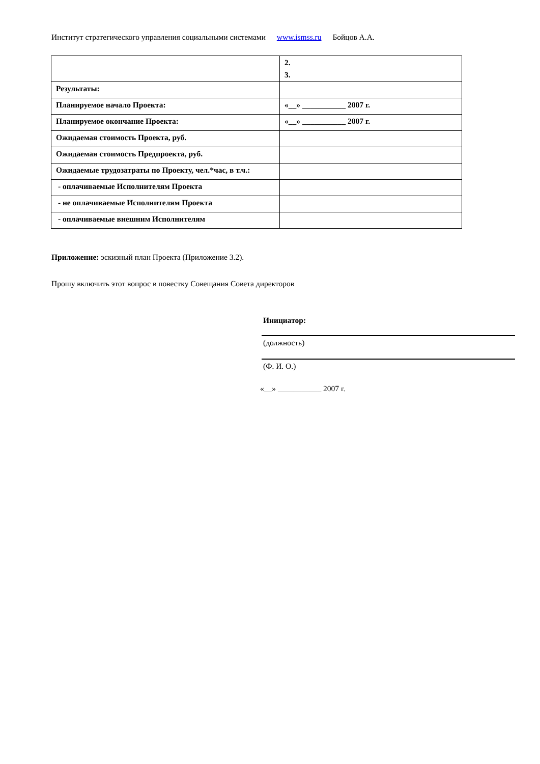Институт стратегического управления социальными системами www.ismss.ru Бойцов А.А.
| | 2. 3. |
| Результаты: | |
| Планируемое начало Проекта: | «__» ___________ 2007 г. |
| Планируемое окончание Проекта: | «__» ___________ 2007 г. |
| Ожидаемая стоимость Проекта, руб. | |
| Ожидаемая стоимость Предпроекта, руб. | |
| Ожидаемые трудозатраты по Проекту, чел.*час, в т.ч.: | |
| - оплачиваемые Исполнителям Проекта | |
| - не оплачиваемые Исполнителям Проекта | |
| - оплачиваемые внешним Исполнителям | |
Приложение: эскизный план Проекта (Приложение 3.2).
Прошу включить этот вопрос в повестку Совещания Совета директоров
Инициатор:
(должность)
(Ф. И. О.)
«__» ___________ 2007 г.